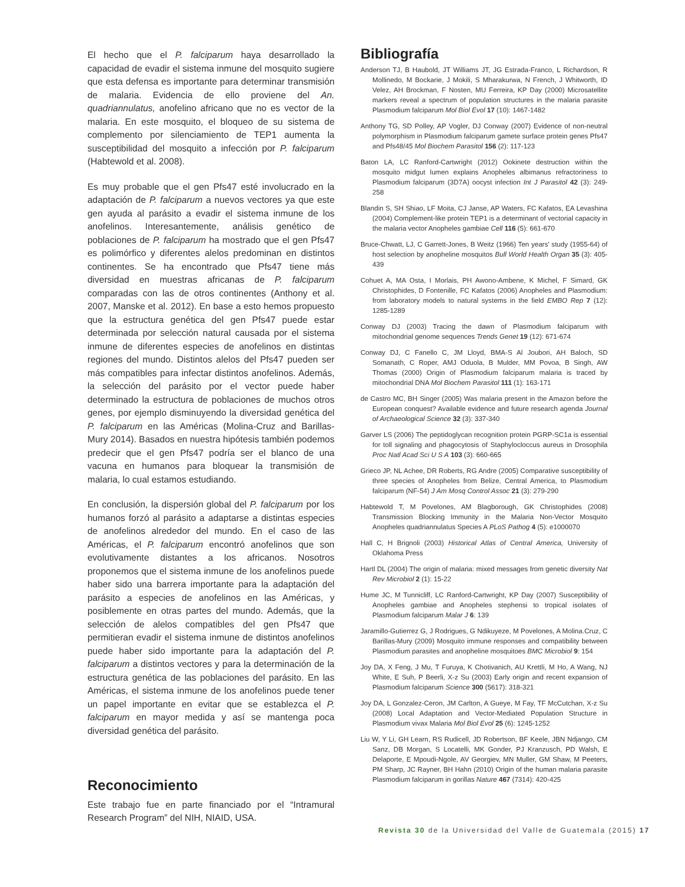El hecho que el P. falciparum haya desarrollado la capacidad de evadir el sistema inmune del mosquito sugiere que esta defensa es importante para determinar transmisión de malaria. Evidencia de ello proviene del An. quadriannulatus, anofelino africano que no es vector de la malaria. En este mosquito, el bloqueo de su sistema de complemento por silenciamiento de TEP1 aumenta la susceptibilidad del mosquito a infección por P. falciparum (Habtewold et al. 2008).
Es muy probable que el gen Pfs47 esté involucrado en la adaptación de P. falciparum a nuevos vectores ya que este gen ayuda al parásito a evadir el sistema inmune de los anofelinos. Interesantemente, análisis genético de poblaciones de P. falciparum ha mostrado que el gen Pfs47 es polimórfico y diferentes alelos predominan en distintos continentes. Se ha encontrado que Pfs47 tiene más diversidad en muestras africanas de P. falciparum comparadas con las de otros continentes (Anthony et al. 2007, Manske et al. 2012). En base a esto hemos propuesto que la estructura genética del gen Pfs47 puede estar determinada por selección natural causada por el sistema inmune de diferentes especies de anofelinos en distintas regiones del mundo. Distintos alelos del Pfs47 pueden ser más compatibles para infectar distintos anofelinos. Además, la selección del parásito por el vector puede haber determinado la estructura de poblaciones de muchos otros genes, por ejemplo disminuyendo la diversidad genética del P. falciparum en las Américas (Molina-Cruz and Barillas-Mury 2014). Basados en nuestra hipótesis también podemos predecir que el gen Pfs47 podría ser el blanco de una vacuna en humanos para bloquear la transmisión de malaria, lo cual estamos estudiando.
En conclusión, la dispersión global del P. falciparum por los humanos forzó al parásito a adaptarse a distintas especies de anofelinos alrededor del mundo. En el caso de las Américas, el P. falciparum encontró anofelinos que son evolutivamente distantes a los africanos. Nosotros proponemos que el sistema inmune de los anofelinos puede haber sido una barrera importante para la adaptación del parásito a especies de anofelinos en las Américas, y posiblemente en otras partes del mundo. Además, que la selección de alelos compatibles del gen Pfs47 que permitieran evadir el sistema inmune de distintos anofelinos puede haber sido importante para la adaptación del P. falciparum a distintos vectores y para la determinación de la estructura genética de las poblaciones del parásito. En las Américas, el sistema inmune de los anofelinos puede tener un papel importante en evitar que se establezca el P. falciparum en mayor medida y así se mantenga poca diversidad genética del parásito.
Reconocimiento
Este trabajo fue en parte financiado por el “Intramural Research Program” del NIH, NIAID, USA.
Bibliografía
Anderson TJ, B Haubold, JT Williams JT, JG Estrada-Franco, L Richardson, R Mollinedo, M Bockarie, J Mokili, S Mharakurwa, N French, J Whitworth, ID Velez, AH Brockman, F Nosten, MU Ferreira, KP Day (2000) Microsatellite markers reveal a spectrum of population structures in the malaria parasite Plasmodium falciparum Mol Biol Evol 17 (10): 1467-1482
Anthony TG, SD Polley, AP Vogler, DJ Conway (2007) Evidence of non-neutral polymorphism in Plasmodium falciparum gamete surface protein genes Pfs47 and Pfs48/45 Mol Biochem Parasitol 156 (2): 117-123
Baton LA, LC Ranford-Cartwright (2012) Ookinete destruction within the mosquito midgut lumen explains Anopheles albimanus refractoriness to Plasmodium falciparum (3D7A) oocyst infection Int J Parasitol 42 (3): 249-258
Blandin S, SH Shiao, LF Moita, CJ Janse, AP Waters, FC Kafatos, EA Levashina (2004) Complement-like protein TEP1 is a determinant of vectorial capacity in the malaria vector Anopheles gambiae Cell 116 (5): 661-670
Bruce-Chwatt, LJ, C Garrett-Jones, B Weitz (1966) Ten years' study (1955-64) of host selection by anopheline mosquitos Bull World Health Organ 35 (3): 405-439
Cohuet A, MA Osta, I Morlais, PH Awono-Ambene, K Michel, F Simard, GK Christophides, D Fontenille, FC Kafatos (2006) Anopheles and Plasmodium: from laboratory models to natural systems in the field EMBO Rep 7 (12): 1285-1289
Conway DJ (2003) Tracing the dawn of Plasmodium falciparum with mitochondrial genome sequences Trends Genet 19 (12): 671-674
Conway DJ, C Fanello C, JM Lloyd, BMA-S Al Joubori, AH Baloch, SD Somanath, C Roper, AMJ Oduola, B Mulder, MM Povoa, B Singh, AW Thomas (2000) Origin of Plasmodium falciparum malaria is traced by mitochondrial DNA Mol Biochem Parasitol 111 (1): 163-171
de Castro MC, BH Singer (2005) Was malaria present in the Amazon before the European conquest? Available evidence and future research agenda Journal of Archaeological Science 32 (3): 337-340
Garver LS (2006) The peptidoglycan recognition protein PGRP-SC1a is essential for toll signaling and phagocytosis of Staphylocloccus aureus in Drosophila Proc Natl Acad Sci U S A 103 (3): 660-665
Grieco JP, NL Achee, DR Roberts, RG Andre (2005) Comparative susceptibility of three species of Anopheles from Belize, Central America, to Plasmodium falciparum (NF-54) J Am Mosq Control Assoc 21 (3): 279-290
Habtewold T, M Povelones, AM Blagborough, GK Christophides (2008) Transmission Blocking Immunity in the Malaria Non-Vector Mosquito Anopheles quadriannulatus Species A PLoS Pathog 4 (5): e1000070
Hall C, H Brignoli (2003) Historical Atlas of Central America, University of Oklahoma Press
Hartl DL (2004) The origin of malaria: mixed messages from genetic diversity Nat Rev Microbiol 2 (1): 15-22
Hume JC, M Tunnicliff, LC Ranford-Cartwright, KP Day (2007) Susceptibility of Anopheles gambiae and Anopheles stephensi to tropical isolates of Plasmodium falciparum Malar J 6: 139
Jaramillo-Gutierrez G, J Rodrigues, G Ndikuyeze, M Povelones, A Molina.Cruz, C Barillas-Mury (2009) Mosquito immune responses and compatibility between Plasmodium parasites and anopheline mosquitoes BMC Microbiol 9: 154
Joy DA, X Feng, J Mu, T Furuya, K Chotivanich, AU Krettli, M Ho, A Wang, NJ White, E Suh, P Beerli, X-z Su (2003) Early origin and recent expansion of Plasmodium falciparum Science 300 (5617): 318-321
Joy DA, L Gonzalez-Ceron, JM Carlton, A Gueye, M Fay, TF McCutchan, X-z Su (2008) Local Adaptation and Vector-Mediated Population Structure in Plasmodium vivax Malaria Mol Biol Evol 25 (6): 1245-1252
Liu W, Y Li, GH Learn, RS Rudicell, JD Robertson, BF Keele, JBN Ndjango, CM Sanz, DB Morgan, S Locatelli, MK Gonder, PJ Kranzusch, PD Walsh, E Delaporte, E Mpoudi-Ngole, AV Georgiev, MN Muller, GM Shaw, M Peeters, PM Sharp, JC Rayner, BH Hahn (2010) Origin of the human malaria parasite Plasmodium falciparum in gorillas Nature 467 (7314): 420-425
Revista 30 de la Universidad del Valle de Guatemala (2015) 17